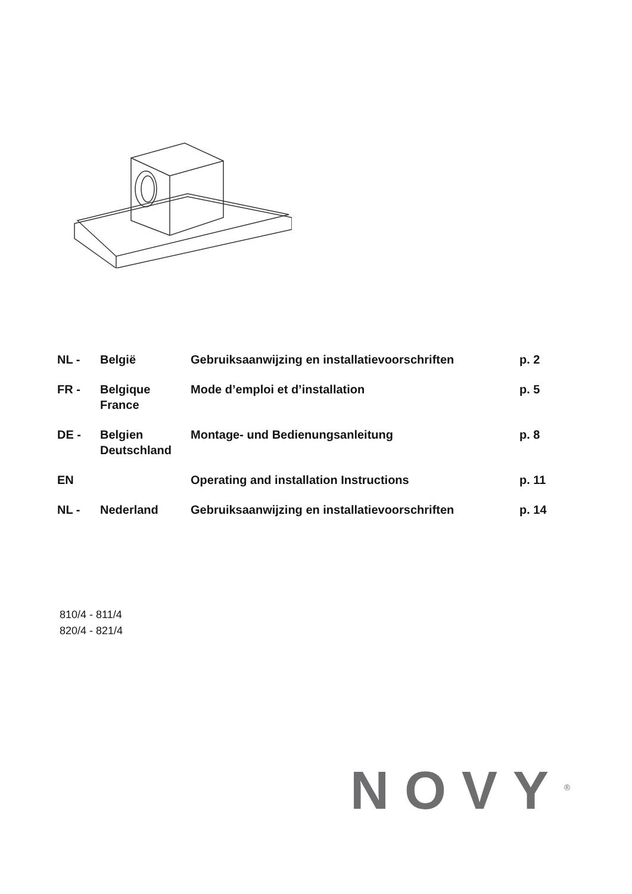| NL - | België | Gebruiksaanwijzing en installatievoorschriften | p. 2 |
| FR - | Belgique France | Mode d’emploi et d’installation | p. 5 |
| DE - | Belgien Deutschland | Montage- und Bedienungsanleitung | p. 8 |
| EN | | Operating and installation Instructions | p. 11 |
| NL - | Nederland | Gebruiksaanwijzing en installatievoorschriften | p. 14 |
810/4 - 811/4
820/4 - 821/4
NOVY<sup>®</sup>